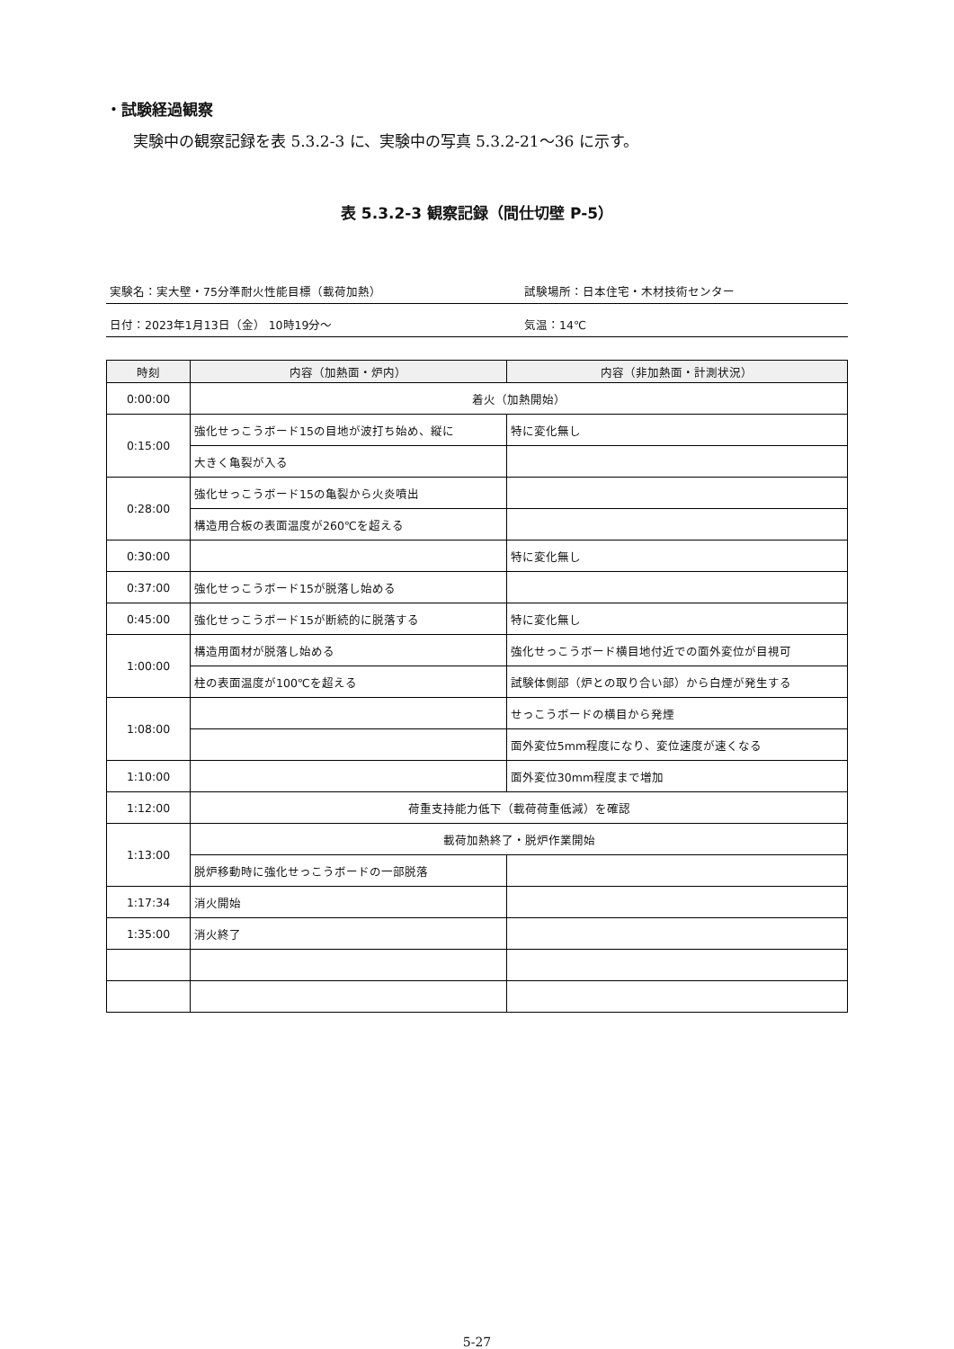・試験経過観察
実験中の観察記録を表 5.3.2-3 に、実験中の写真 5.3.2-21～36 に示す。
表 5.3.2-3 観察記録（間仕切壁 P-5）
実験名：実大壁・75分準耐火性能目標（載荷加熱） 試験場所：日本住宅・木材技術センター
日付：2023年1月13日（金） 10時19分～ 気温：14℃
| 時刻 | 内容（加熱面・炉内） | 内容（非加熱面・計測状況） |
| --- | --- | --- |
| 0:00:00 | 着火（加熱開始） | |
| 0:15:00 | 強化せっこうボード15の目地が波打ち始め、縦に | 特に変化無し |
| | 大きく亀裂が入る | |
| 0:28:00 | 強化せっこうボード15の亀裂から火炎噴出 | |
| | 構造用合板の表面温度が260℃を超える | |
| 0:30:00 | | 特に変化無し |
| 0:37:00 | 強化せっこうボード15が脱落し始める | |
| 0:45:00 | 強化せっこうボード15が断続的に脱落する | 特に変化無し |
| 1:00:00 | 構造用面材が脱落し始める | 強化せっこうボード横目地付近での面外変位が目視可 |
| | 柱の表面温度が100℃を超える | 試験体側部（炉との取り合い部）から白煙が発生する |
| 1:08:00 | | せっこうボードの横目から発煙 |
| | | 面外変位5mm程度になり、変位速度が速くなる |
| 1:10:00 | | 面外変位30mm程度まで増加 |
| 1:12:00 | 荷重支持能力低下（載荷荷重低減）を確認 | |
| 1:13:00 | 載荷加熱終了・脱炉作業開始 | |
| | 脱炉移動時に強化せっこうボードの一部脱落 | |
| 1:17:34 | 消火開始 | |
| 1:35:00 | 消火終了 | |
5-27